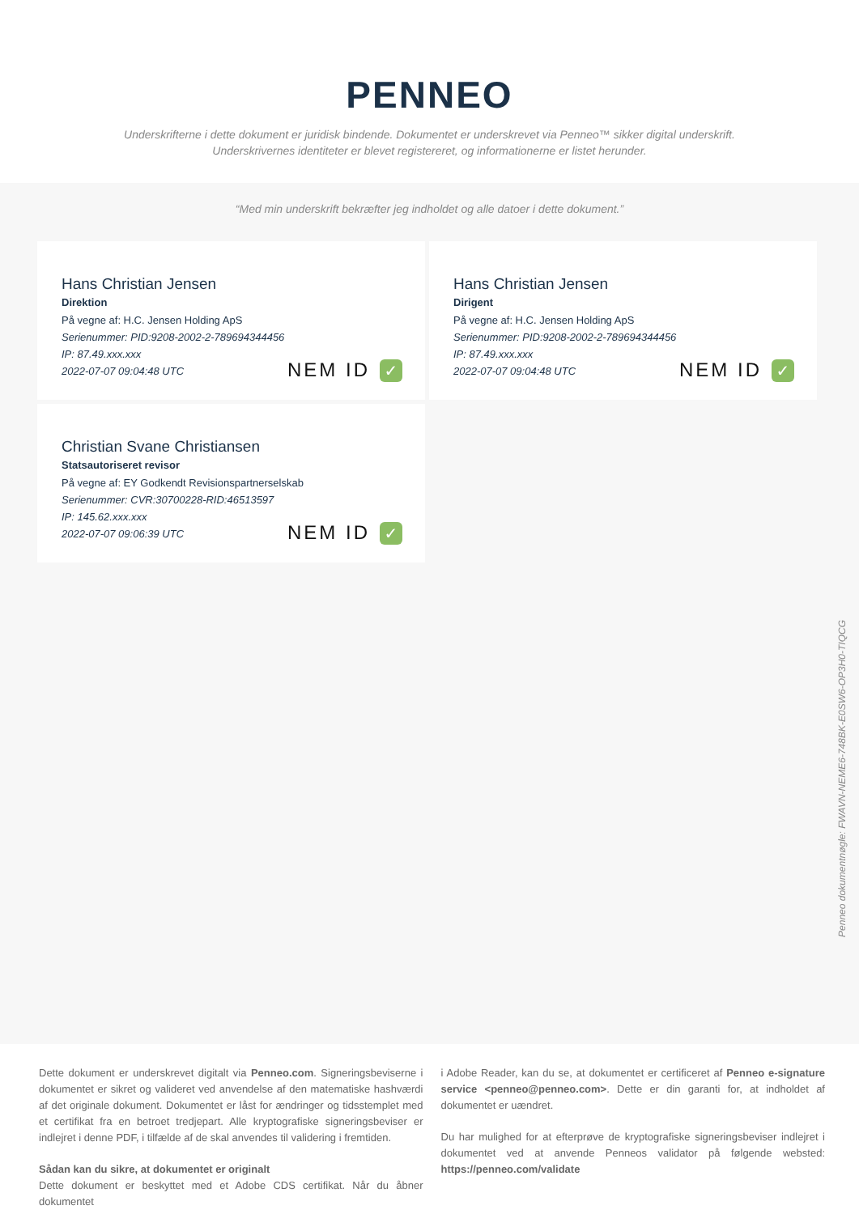PENNEO
Underskrifterne i dette dokument er juridisk bindende. Dokumentet er underskrevet via Penneo™ sikker digital underskrift.
Underskrivernes identiteter er blevet registereret, og informationerne er listet herunder.
“Med min underskrift bekræfter jeg indholdet og alle datoer i dette dokument.”
Hans Christian Jensen
Direktion
På vegne af: H.C. Jensen Holding ApS
Serienummer: PID:9208-2002-2-789694344456
IP: 87.49.xxx.xxx
2022-07-07 09:04:48 UTC
NEM ID ✓
Hans Christian Jensen
Dirigent
På vegne af: H.C. Jensen Holding ApS
Serienummer: PID:9208-2002-2-789694344456
IP: 87.49.xxx.xxx
2022-07-07 09:04:48 UTC
NEM ID ✓
Christian Svane Christiansen
Statsautoriseret revisor
På vegne af: EY Godkendt Revisionspartnerselskab
Serienummer: CVR:30700228-RID:46513597
IP: 145.62.xxx.xxx
2022-07-07 09:06:39 UTC
NEM ID ✓
Penneo dokumentnøgle: FWAVN-NEME6-748BK-E0SW6-OP3H0-TIQCG
Dette dokument er underskrevet digitalt via Penneo.com. Signeringsbeviserne i dokumentet er sikret og valideret ved anvendelse af den matematiske hashværdi af det originale dokument. Dokumentet er låst for ændringer og tidsstemplet med et certifikat fra en betroet tredjepart. Alle kryptografiske signeringsbeviser er indlejret i denne PDF, i tilfælde af de skal anvendes til validering i fremtiden.
Sådan kan du sikre, at dokumentet er originalt
Dette dokument er beskyttet med et Adobe CDS certifikat. Når du åbner dokumentet
i Adobe Reader, kan du se, at dokumentet er certificeret af Penneo e-signature service <penneo@penneo.com>. Dette er din garanti for, at indholdet af dokumentet er uændret.
Du har mulighed for at efterprøve de kryptografiske signeringsbeviser indlejret i dokumentet ved at anvende Penneos validator på følgende websted: https://penneo.com/validate